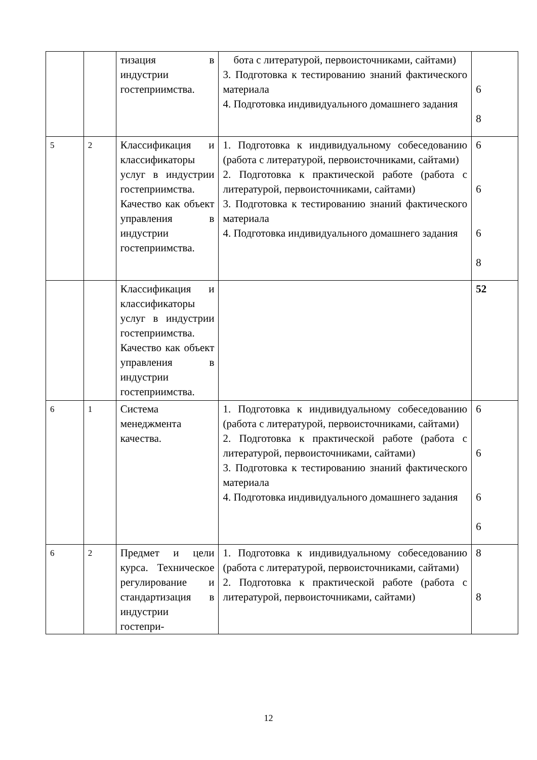| | | тизация в индустрии гостеприимства. | бота с литературой, первоисточниками, сайтами) 3. Подготовка к тестированию знаний фактического материала 4. Подготовка индивидуального домашнего задания | 6 8 |
| 5 | 2 | Классификация и классификаторы услуг в индустрии гостеприимства. Качество как объект управления в индустрии гостеприимства. | 1. Подготовка к индивидуальному собеседованию (работа с литературой, первоисточниками, сайтами) 2. Подготовка к практической работе (работа с литературой, первоисточниками, сайтами) 3. Подготовка к тестированию знаний фактического материала 4. Подготовка индивидуального домашнего задания | 6 6 6 8 |
| | | Классификация и классификаторы услуг в индустрии гостеприимства. Качество как объект управления в индустрии гостеприимства. | | 52 |
| 6 | 1 | Система менеджмента качества. | 1. Подготовка к индивидуальному собеседованию (работа с литературой, первоисточниками, сайтами) 2. Подготовка к практической работе (работа с литературой, первоисточниками, сайтами) 3. Подготовка к тестированию знаний фактического материала 4. Подготовка индивидуального домашнего задания | 6 6 6 6 |
| 6 | 2 | Предмет и цели курса. Техническое регулирование и стандартизация в индустрии гостепри- | 1. Подготовка к индивидуальному собеседованию (работа с литературой, первоисточниками, сайтами) 2. Подготовка к практической работе (работа с литературой, первоисточниками, сайтами) | 8 8 |
12